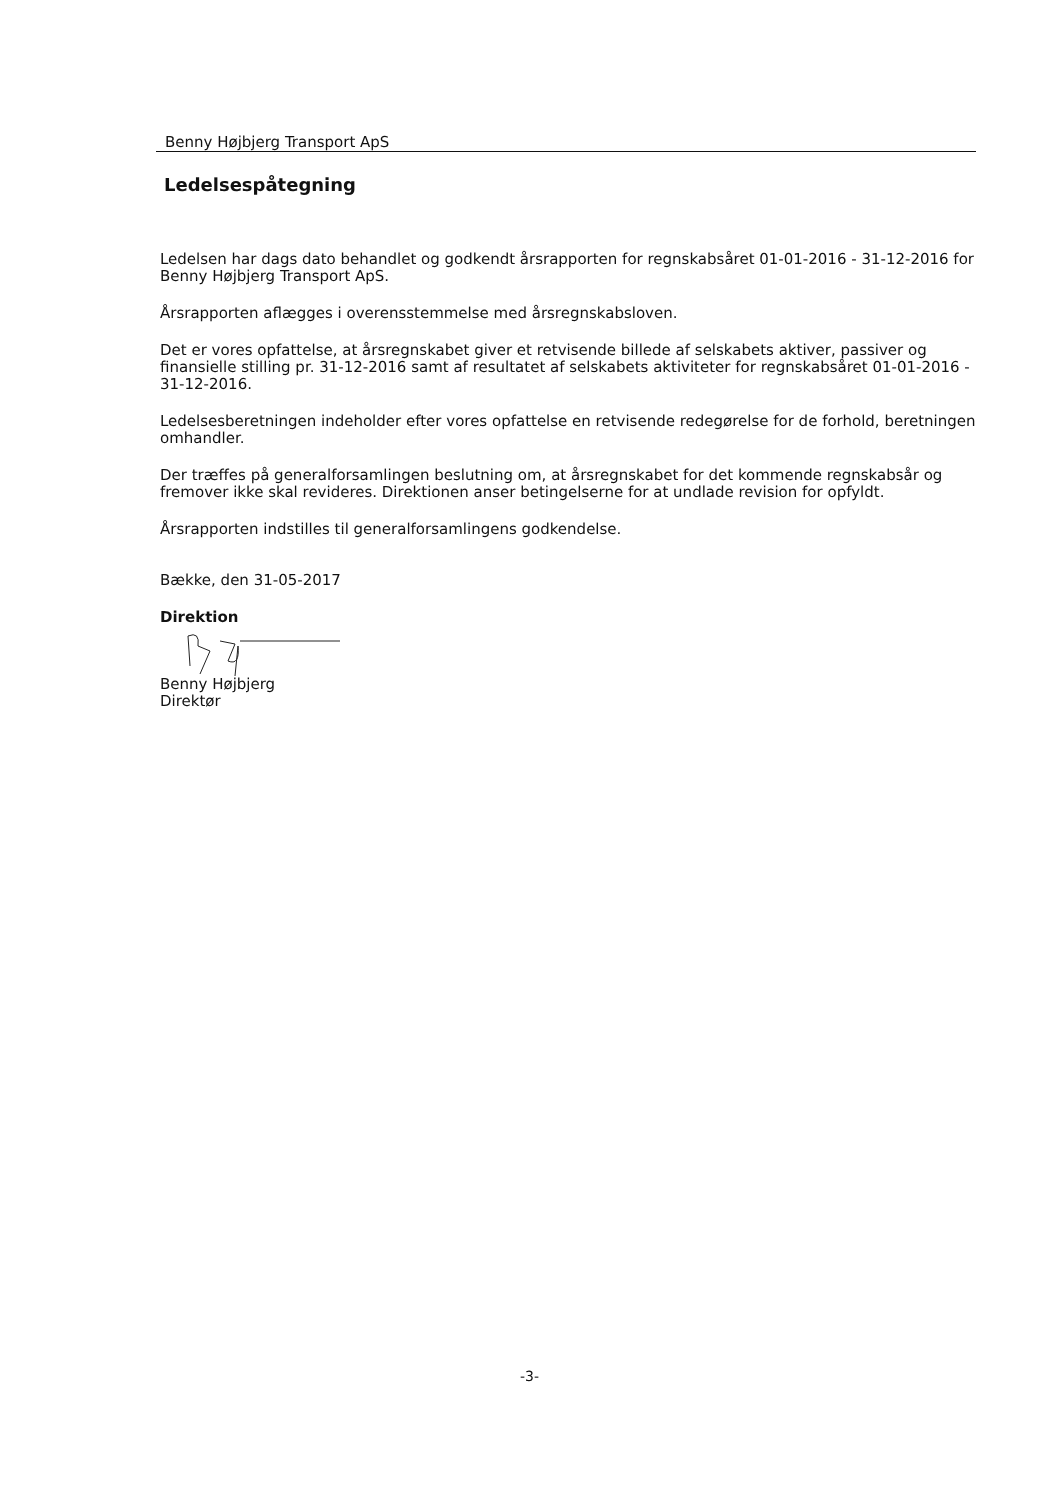Benny Højbjerg Transport ApS
Ledelsespåtegning
Ledelsen har dags dato behandlet og godkendt årsrapporten for regnskabsåret 01-01-2016 - 31-12-2016 for Benny Højbjerg Transport ApS.
Årsrapporten aflægges i overensstemmelse med årsregnskabsloven.
Det er vores opfattelse, at årsregnskabet giver et retvisende billede af selskabets aktiver, passiver og finansielle stilling pr. 31-12-2016 samt af resultatet af selskabets aktiviteter for regnskabsåret 01-01-2016 - 31-12-2016.
Ledelsesberetningen indeholder efter vores opfattelse en retvisende redegørelse for de forhold, beretningen omhandler.
Der træffes på generalforsamlingen beslutning om, at årsregnskabet for det kommende regnskabsår og fremover ikke skal revideres. Direktionen anser betingelserne for at undlade revision for opfyldt.
Årsrapporten indstilles til generalforsamlingens godkendelse.
Bække, den 31-05-2017
Direktion
Benny Højbjerg
Direktør
-3-